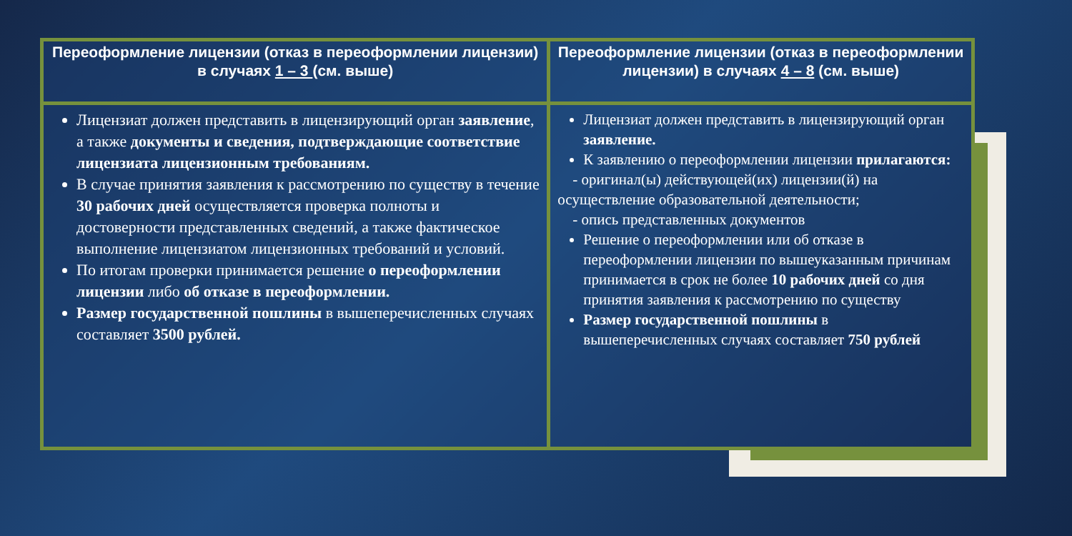| Переоформление лицензии (отказ в переоформлении лицензии) в случаях 1 – 3 (см. выше) | Переоформление лицензии (отказ в переоформлении лицензии) в случаях 4 – 8 (см. выше) |
| --- | --- |
| Лицензиат должен представить в лицензирующий орган заявление , а также документы и сведения, подтверждающие соответствие лицензиата лицензионным требованиям. В случае принятия заявления к рассмотрению по существу в течение 30 рабочих дней осуществляется проверка полноты и достоверности представленных сведений, а также фактическое выполнение лицензиатом лицензионных требований и условий. По итогам проверки принимается решение о переоформлении лицензии либо об отказе в переоформлении. Размер государственной пошлины в вышеперечисленных случаях составляет 3500 рублей. | Лицензиат должен представить в лицензирующий орган заявление. К заявлению о переоформлении лицензии прилагаются: - оригинал(ы) действующей(их) лицензии(й) на осуществление образовательной деятельности; - опись представленных документов Решение о переоформлении или об отказе в переоформлении лицензии по вышеуказанным причинам принимается в срок не более 10 рабочих дней со дня принятия заявления к рассмотрению по существу Размер государственной пошлины в вышеперечисленных случаях составляет 750 рублей |